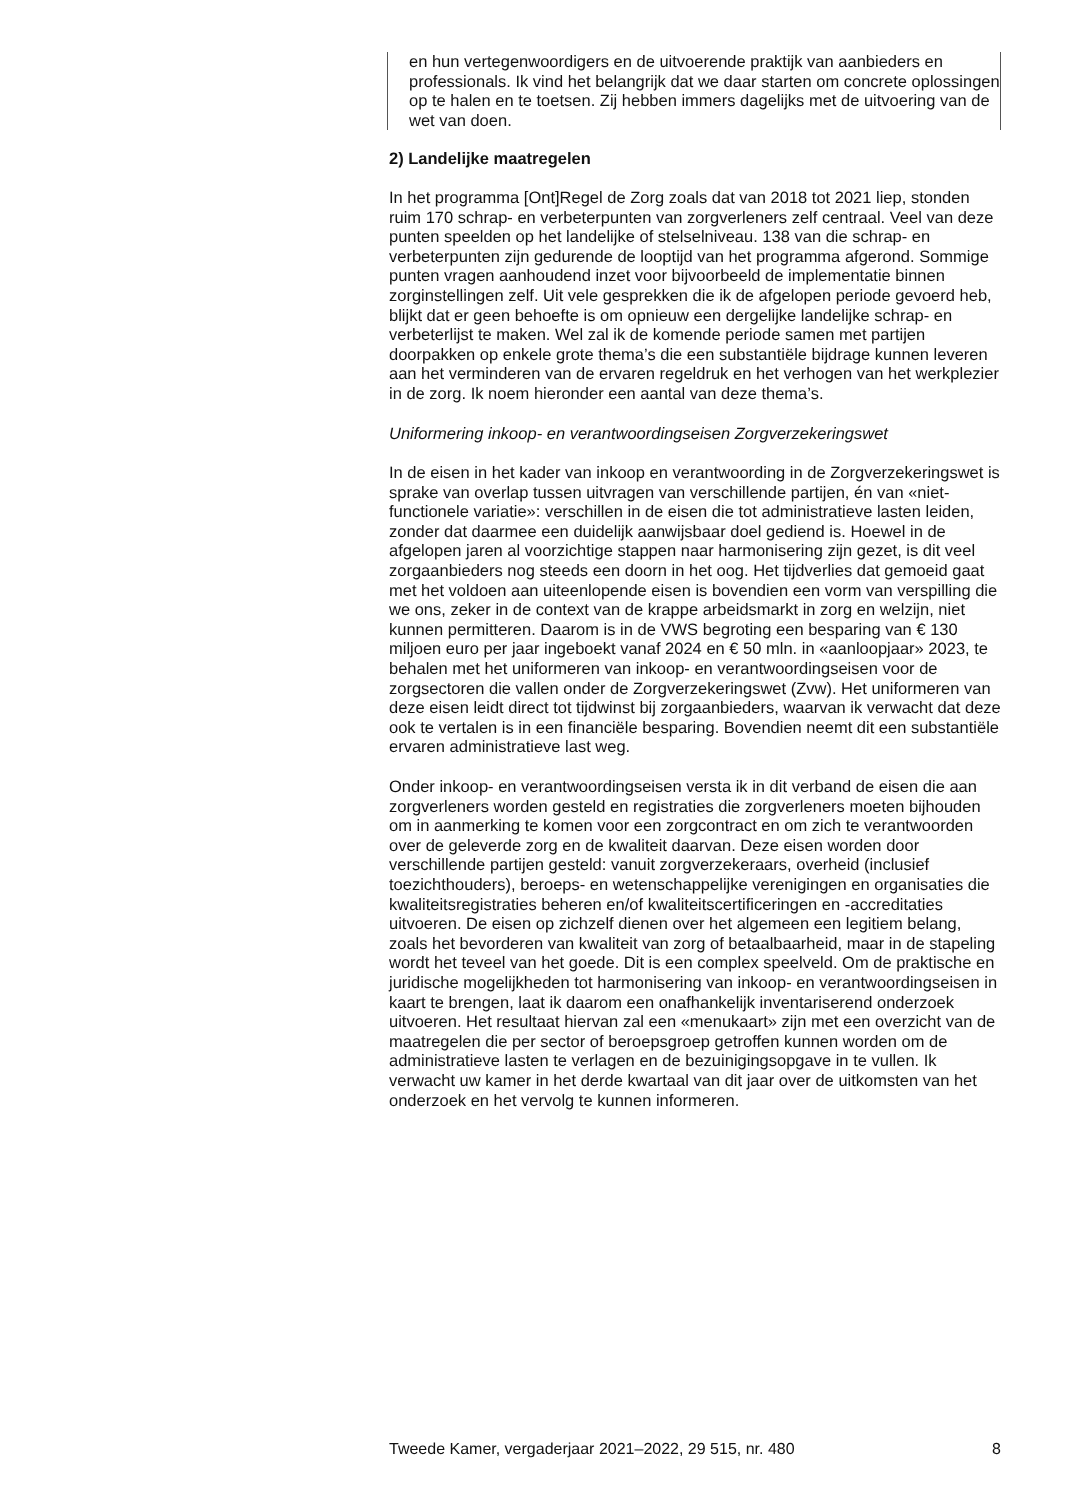en hun vertegenwoordigers en de uitvoerende praktijk van aanbieders en professionals. Ik vind het belangrijk dat we daar starten om concrete oplossingen op te halen en te toetsen. Zij hebben immers dagelijks met de uitvoering van de wet van doen.
2) Landelijke maatregelen
In het programma [Ont]Regel de Zorg zoals dat van 2018 tot 2021 liep, stonden ruim 170 schrap- en verbeterpunten van zorgverleners zelf centraal. Veel van deze punten speelden op het landelijke of stelselniveau. 138 van die schrap- en verbeterpunten zijn gedurende de looptijd van het programma afgerond. Sommige punten vragen aanhoudend inzet voor bijvoorbeeld de implementatie binnen zorginstellingen zelf. Uit vele gesprekken die ik de afgelopen periode gevoerd heb, blijkt dat er geen behoefte is om opnieuw een dergelijke landelijke schrap- en verbeterlijst te maken. Wel zal ik de komende periode samen met partijen doorpakken op enkele grote thema’s die een substantiële bijdrage kunnen leveren aan het verminderen van de ervaren regeldruk en het verhogen van het werkplezier in de zorg. Ik noem hieronder een aantal van deze thema’s.
Uniformering inkoop- en verantwoordingseisen Zorgverzekeringswet
In de eisen in het kader van inkoop en verantwoording in de Zorgverzekeringswet is sprake van overlap tussen uitvragen van verschillende partijen, én van «niet-functionele variatie»: verschillen in de eisen die tot administratieve lasten leiden, zonder dat daarmee een duidelijk aanwijsbaar doel gediend is. Hoewel in de afgelopen jaren al voorzichtige stappen naar harmonisering zijn gezet, is dit veel zorgaanbieders nog steeds een doorn in het oog. Het tijdverlies dat gemoeid gaat met het voldoen aan uiteenlopende eisen is bovendien een vorm van verspilling die we ons, zeker in de context van de krappe arbeidsmarkt in zorg en welzijn, niet kunnen permitteren. Daarom is in de VWS begroting een besparing van € 130 miljoen euro per jaar ingeboekt vanaf 2024 en € 50 mln. in «aanloopjaar» 2023, te behalen met het uniformeren van inkoop- en verantwoordingseisen voor de zorgsectoren die vallen onder de Zorgverzekeringswet (Zvw). Het uniformeren van deze eisen leidt direct tot tijdwinst bij zorgaanbieders, waarvan ik verwacht dat deze ook te vertalen is in een financiële besparing. Bovendien neemt dit een substantiële ervaren administratieve last weg.
Onder inkoop- en verantwoordingseisen versta ik in dit verband de eisen die aan zorgverleners worden gesteld en registraties die zorgverleners moeten bijhouden om in aanmerking te komen voor een zorgcontract en om zich te verantwoorden over de geleverde zorg en de kwaliteit daarvan. Deze eisen worden door verschillende partijen gesteld: vanuit zorgverzekeraars, overheid (inclusief toezichthouders), beroeps- en wetenschappelijke verenigingen en organisaties die kwaliteitsregistraties beheren en/of kwaliteitscertificeringen en -accreditaties uitvoeren. De eisen op zichzelf dienen over het algemeen een legitiem belang, zoals het bevorderen van kwaliteit van zorg of betaalbaarheid, maar in de stapeling wordt het teveel van het goede. Dit is een complex speelveld. Om de praktische en juridische mogelijkheden tot harmonisering van inkoop- en verantwoordingseisen in kaart te brengen, laat ik daarom een onafhankelijk inventariserend onderzoek uitvoeren. Het resultaat hiervan zal een «menukaart» zijn met een overzicht van de maatregelen die per sector of beroepsgroep getroffen kunnen worden om de administratieve lasten te verlagen en de bezuinigingsopgave in te vullen. Ik verwacht uw kamer in het derde kwartaal van dit jaar over de uitkomsten van het onderzoek en het vervolg te kunnen informeren.
Tweede Kamer, vergaderjaar 2021–2022, 29 515, nr. 480 8